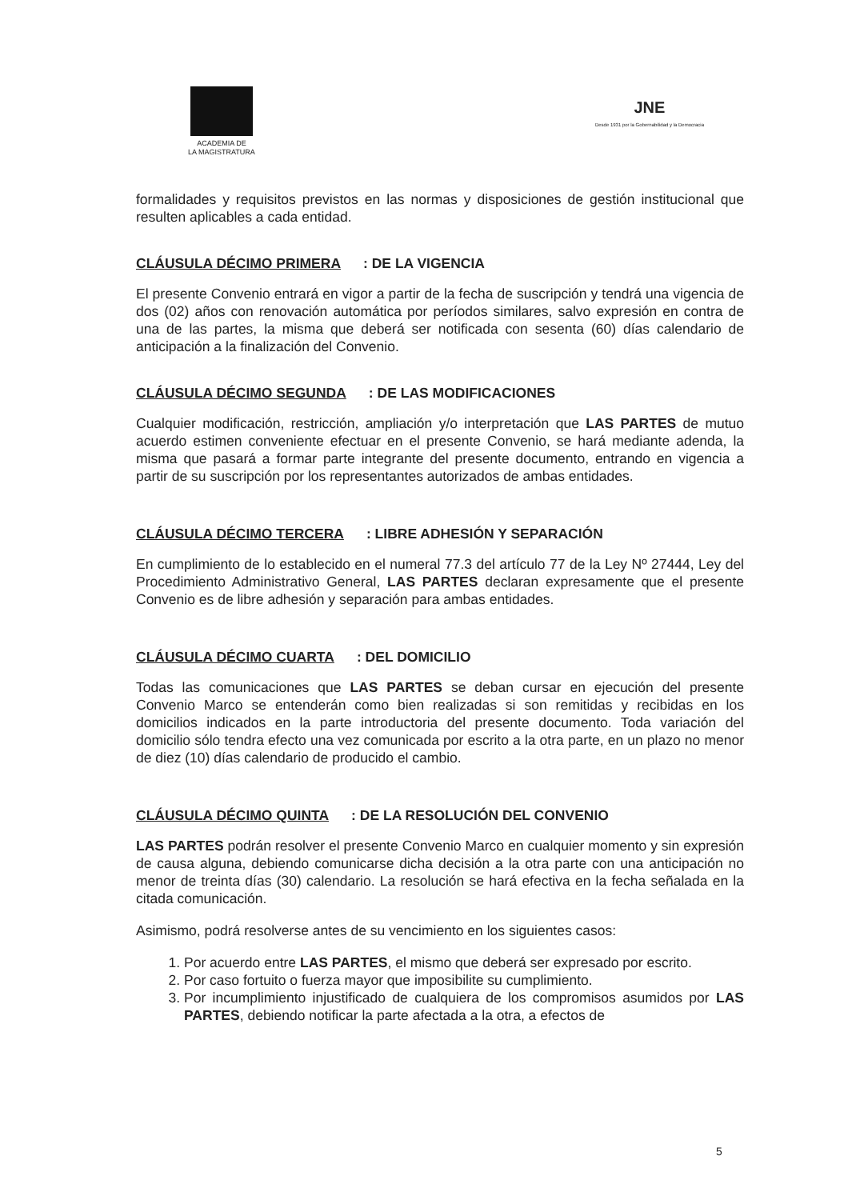ACADEMIA DE
LA MAGISTRATURA
JNE
Desde 1931 por la Gobernabilidad y la Democracia
formalidades y requisitos previstos en las normas y disposiciones de gestión institucional que resulten aplicables a cada entidad.
CLÁUSULA DÉCIMO PRIMERA: DE LA VIGENCIA
El presente Convenio entrará en vigor a partir de la fecha de suscripción y tendrá una vigencia de dos (02) años con renovación automática por períodos similares, salvo expresión en contra de una de las partes, la misma que deberá ser notificada con sesenta (60) días calendario de anticipación a la finalización del Convenio.
CLÁUSULA DÉCIMO SEGUNDA: DE LAS MODIFICACIONES
Cualquier modificación, restricción, ampliación y/o interpretación que LAS PARTES de mutuo acuerdo estimen conveniente efectuar en el presente Convenio, se hará mediante adenda, la misma que pasará a formar parte integrante del presente documento, entrando en vigencia a partir de su suscripción por los representantes autorizados de ambas entidades.
CLÁUSULA DÉCIMO TERCERA: LIBRE ADHESIÓN Y SEPARACIÓN
En cumplimiento de lo establecido en el numeral 77.3 del artículo 77 de la Ley Nº 27444, Ley del Procedimiento Administrativo General, LAS PARTES declaran expresamente que el presente Convenio es de libre adhesión y separación para ambas entidades.
CLÁUSULA DÉCIMO CUARTA: DEL DOMICILIO
Todas las comunicaciones que LAS PARTES se deban cursar en ejecución del presente Convenio Marco se entenderán como bien realizadas si son remitidas y recibidas en los domicilios indicados en la parte introductoria del presente documento. Toda variación del domicilio sólo tendra efecto una vez comunicada por escrito a la otra parte, en un plazo no menor de diez (10) días calendario de producido el cambio.
CLÁUSULA DÉCIMO QUINTA: DE LA RESOLUCIÓN DEL CONVENIO
LAS PARTES podrán resolver el presente Convenio Marco en cualquier momento y sin expresión de causa alguna, debiendo comunicarse dicha decisión a la otra parte con una anticipación no menor de treinta días (30) calendario. La resolución se hará efectiva en la fecha señalada en la citada comunicación.
Asimismo, podrá resolverse antes de su vencimiento en los siguientes casos:
1. Por acuerdo entre LAS PARTES, el mismo que deberá ser expresado por escrito.
2. Por caso fortuito o fuerza mayor que imposibilite su cumplimiento.
3. Por incumplimiento injustificado de cualquiera de los compromisos asumidos por LAS PARTES, debiendo notificar la parte afectada a la otra, a efectos de
5